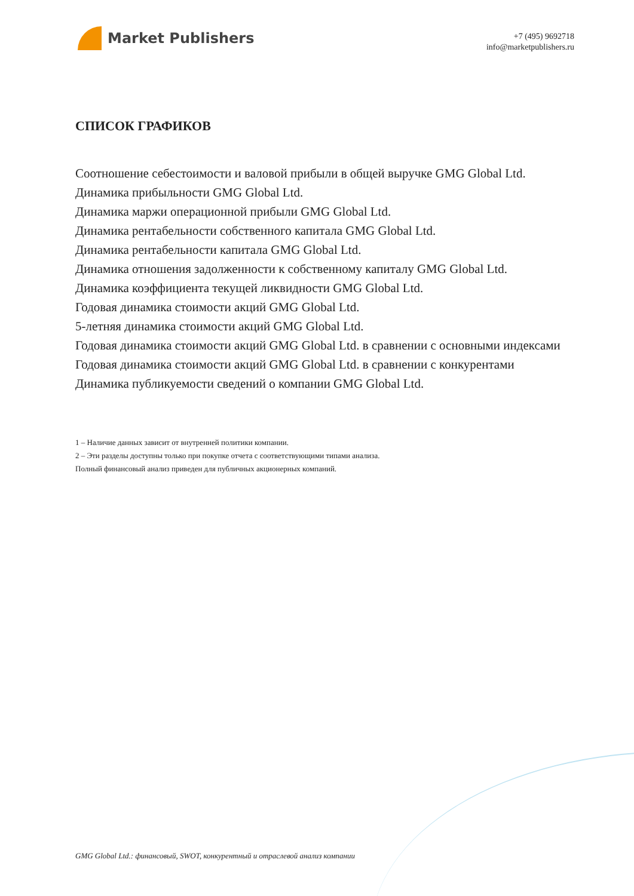Market Publishers
+7 (495) 9692718
info@marketpublishers.ru
СПИСОК ГРАФИКОВ
Соотношение себестоимости и валовой прибыли в общей выручке GMG Global Ltd.
Динамика прибыльности GMG Global Ltd.
Динамика маржи операционной прибыли GMG Global Ltd.
Динамика рентабельности собственного капитала GMG Global Ltd.
Динамика рентабельности капитала GMG Global Ltd.
Динамика отношения задолженности к собственному капиталу GMG Global Ltd.
Динамика коэффициента текущей ликвидности GMG Global Ltd.
Годовая динамика стоимости акций GMG Global Ltd.
5-летняя динамика стоимости акций GMG Global Ltd.
Годовая динамика стоимости акций GMG Global Ltd. в сравнении с основными индексами
Годовая динамика стоимости акций GMG Global Ltd. в сравнении с конкурентами
Динамика публикуемости сведений о компании GMG Global Ltd.
1 – Наличие данных зависит от внутренней политики компании.
2 – Эти разделы доступны только при покупке отчета с соответствующими типами анализа.
Полный финансовый анализ приведен для публичных акционерных компаний.
GMG Global Ltd.: финансовый, SWOT, конкурентный и отраслевой анализ компании